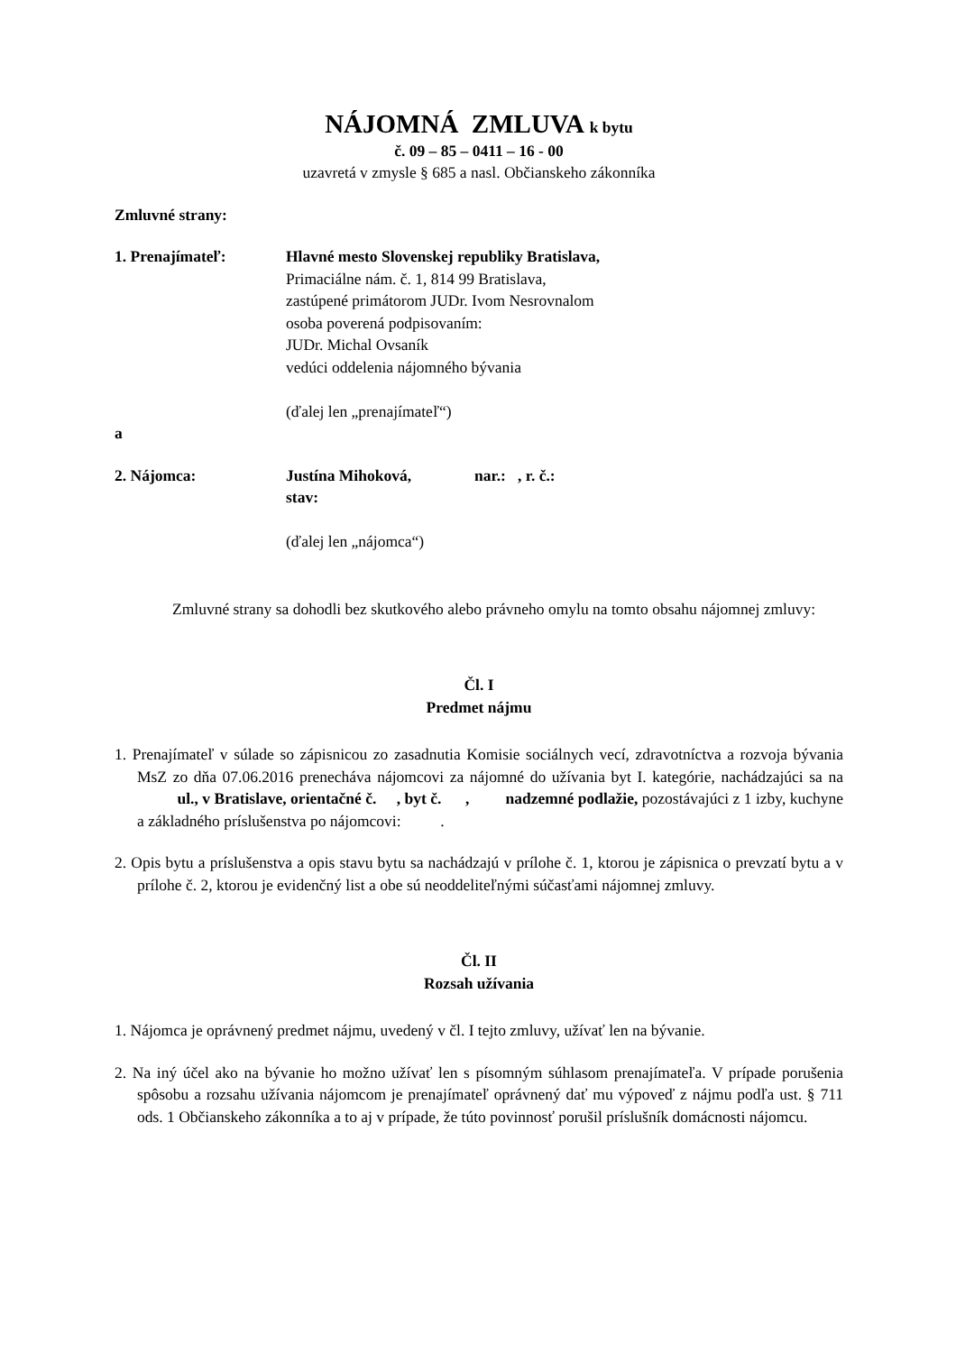NÁJOMNÁ ZMLUVA k bytu
č. 09 – 85 – 0411 – 16 - 00
uzavretá v zmysle § 685 a nasl. Občianskeho zákonníka
Zmluvné strany:
1. Prenajímateľ: Hlavné mesto Slovenskej republiky Bratislava,
Primaciálne nám. č. 1, 814 99 Bratislava,
zastúpené primátorom JUDr. Ivom Nesrovnalom
osoba poverená podpisovaním:
JUDr. Michal Ovsaník
vedúci oddelenia nájomného bývania
(ďalej len „prenajímateľ“)
a
2. Nájomca: Justína Mihoková, nar.: , r. č.:
stav:
(ďalej len „nájomca“)
Zmluvné strany sa dohodli bez skutkového alebo právneho omylu na tomto obsahu nájomnej zmluvy:
Čl. I
Predmet nájmu
1. Prenajímateľ v súlade so zápisnicou zo zasadnutia Komisie sociálnych vecí, zdravotníctva a rozvoja bývania MsZ zo dňa 07.06.2016 prenecháva nájomcovi za nájomné do užívania byt I. kategórie, nachádzajúci sa na ul., v Bratislave, orientačné č. , byt č. , nadzemné podlažie, pozostávajúci z 1 izby, kuchyne a základného príslušenstva po nájomcovi: .
2. Opis bytu a príslušenstva a opis stavu bytu sa nachádzajú v prílohe č. 1, ktorou je zápisnica o prevzatí bytu a v prílohe č. 2, ktorou je evidenčný list a obe sú neoddeliteľnými súčasťami nájomnej zmluvy.
Čl. II
Rozsah užívania
1. Nájomca je oprávnený predmet nájmu, uvedený v čl. I tejto zmluvy, užívať len na bývanie.
2. Na iný účel ako na bývanie ho možno užívať len s písomným súhlasom prenajímateľa. V prípade porušenia spôsobu a rozsahu užívania nájomcom je prenajímateľ oprávnený dať mu výpoveď z nájmu podľa ust. § 711 ods. 1 Občianskeho zákonníka a to aj v prípade, že túto povinnosť porušil príslušník domácnosti nájomcu.